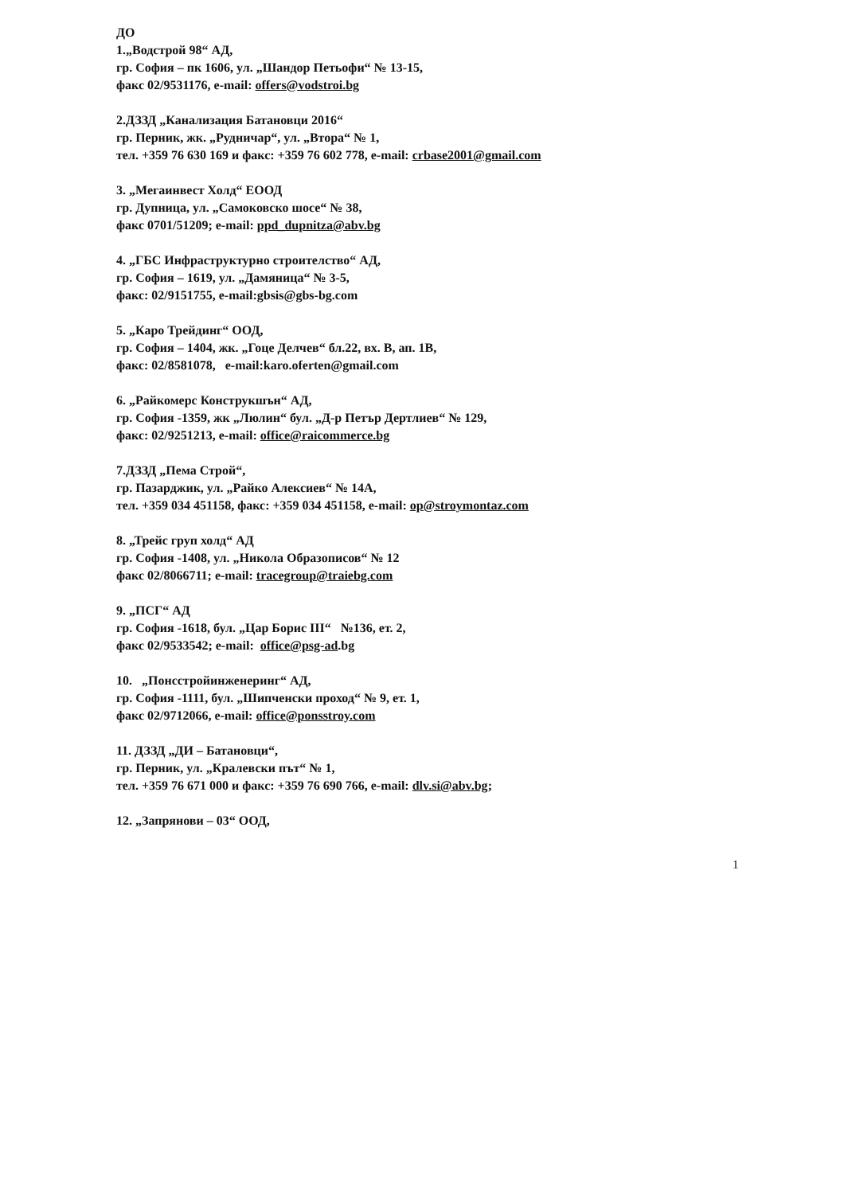ДО
1.„Водстрой 98“ АД,
гр. София – пк 1606, ул. „Шандор Петьофи“ № 13-15,
факс 02/9531176, e-mail: offers@vodstroi.bg
2.ДЗЗД „Канализация Батановци 2016“
гр. Перник, жк. „Рудничар“, ул. „Втора“ № 1,
тел. +359 76 630 169 и факс: +359 76 602 778, e-mail: crbase2001@gmail.com
3. „Мегаинвест Холд“ ЕООД
гр. Дупница, ул. „Самоковско шосе“ № 38,
факс 0701/51209; e-mail: ppd_dupnitza@abv.bg
4. „ГБС Инфраструктурно строителство“ АД,
гр. София – 1619, ул. „Дамяница“ № 3-5,
факс: 02/9151755, e-mail:gbsis@gbs-bg.com
5. „Каро Трейдинг“ ООД,
гр. София – 1404, жк. „Гоце Делчев“ бл.22, вх. В, ап. 1В,
факс: 02/8581078, e-mail:karo.oferten@gmail.com
6. „Райкомерс Конструкшън“ АД,
гр. София -1359, жк „Люлин“ бул. „Д-р Петър Дертлиев“ № 129,
факс: 02/9251213, e-mail: office@raicommerce.bg
7.ДЗЗД „Пема Строй“,
гр. Пазарджик, ул. „Райко Алексиев“ № 14А,
тел. +359 034 451158, факс: +359 034 451158, e-mail: op@stroymontaz.com
8. „Трейс груп холд“ АД
гр. София -1408, ул. „Никола Образописов“ № 12
факс 02/8066711; e-mail: tracegroup@traiebg.com
9. „ПСГ“ АД
гр. София -1618, бул. „Цар Борис III“ №136, ет. 2,
факс 02/9533542; e-mail: office@psg-ad.bg
10. „Понсстройинженеринг“ АД,
гр. София -1111, бул. „Шипченски проход“ № 9, ет. 1,
факс 02/9712066, e-mail: office@ponsstroy.com
11. ДЗЗД „ДИ – Батановци“,
гр. Перник, ул. „Кралевски път“ № 1,
тел. +359 76 671 000 и факс: +359 76 690 766, e-mail: dlv.si@abv.bg;
12. „Запрянови – 03“ ООД,
1